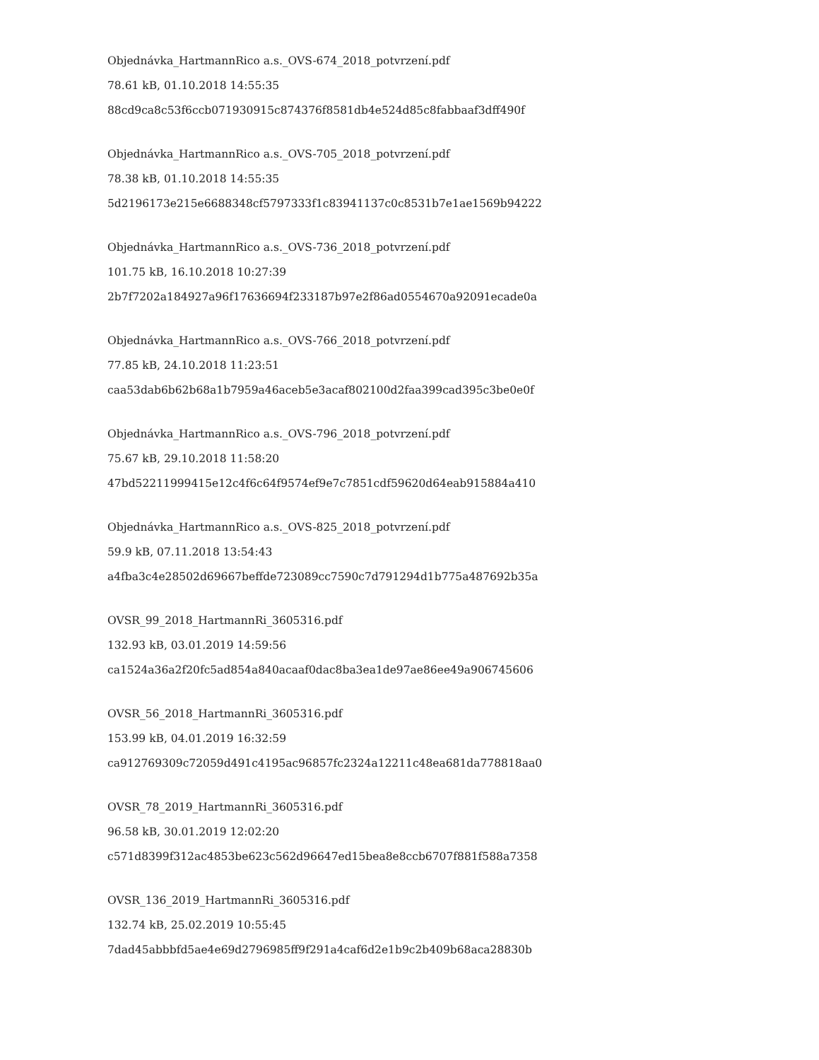Objednávka_HartmannRico a.s._OVS-674_2018_potvrzení.pdf
78.61 kB, 01.10.2018 14:55:35
88cd9ca8c53f6ccb071930915c874376f8581db4e524d85c8fabbaaf3dff490f
Objednávka_HartmannRico a.s._OVS-705_2018_potvrzení.pdf
78.38 kB, 01.10.2018 14:55:35
5d2196173e215e6688348cf5797333f1c83941137c0c8531b7e1ae1569b94222
Objednávka_HartmannRico a.s._OVS-736_2018_potvrzení.pdf
101.75 kB, 16.10.2018 10:27:39
2b7f7202a184927a96f17636694f233187b97e2f86ad0554670a92091ecade0a
Objednávka_HartmannRico a.s._OVS-766_2018_potvrzení.pdf
77.85 kB, 24.10.2018 11:23:51
caa53dab6b62b68a1b7959a46aceb5e3acaf802100d2faa399cad395c3be0e0f
Objednávka_HartmannRico a.s._OVS-796_2018_potvrzení.pdf
75.67 kB, 29.10.2018 11:58:20
47bd52211999415e12c4f6c64f9574ef9e7c7851cdf59620d64eab915884a410
Objednávka_HartmannRico a.s._OVS-825_2018_potvrzení.pdf
59.9 kB, 07.11.2018 13:54:43
a4fba3c4e28502d69667beffde723089cc7590c7d791294d1b775a487692b35a
OVSR_99_2018_HartmannRi_3605316.pdf
132.93 kB, 03.01.2019 14:59:56
ca1524a36a2f20fc5ad854a840acaaf0dac8ba3ea1de97ae86ee49a906745606
OVSR_56_2018_HartmannRi_3605316.pdf
153.99 kB, 04.01.2019 16:32:59
ca912769309c72059d491c4195ac96857fc2324a12211c48ea681da778818aa0
OVSR_78_2019_HartmannRi_3605316.pdf
96.58 kB, 30.01.2019 12:02:20
c571d8399f312ac4853be623c562d96647ed15bea8e8ccb6707f881f588a7358
OVSR_136_2019_HartmannRi_3605316.pdf
132.74 kB, 25.02.2019 10:55:45
7dad45abbbfd5ae4e69d2796985ff9f291a4caf6d2e1b9c2b409b68aca28830b